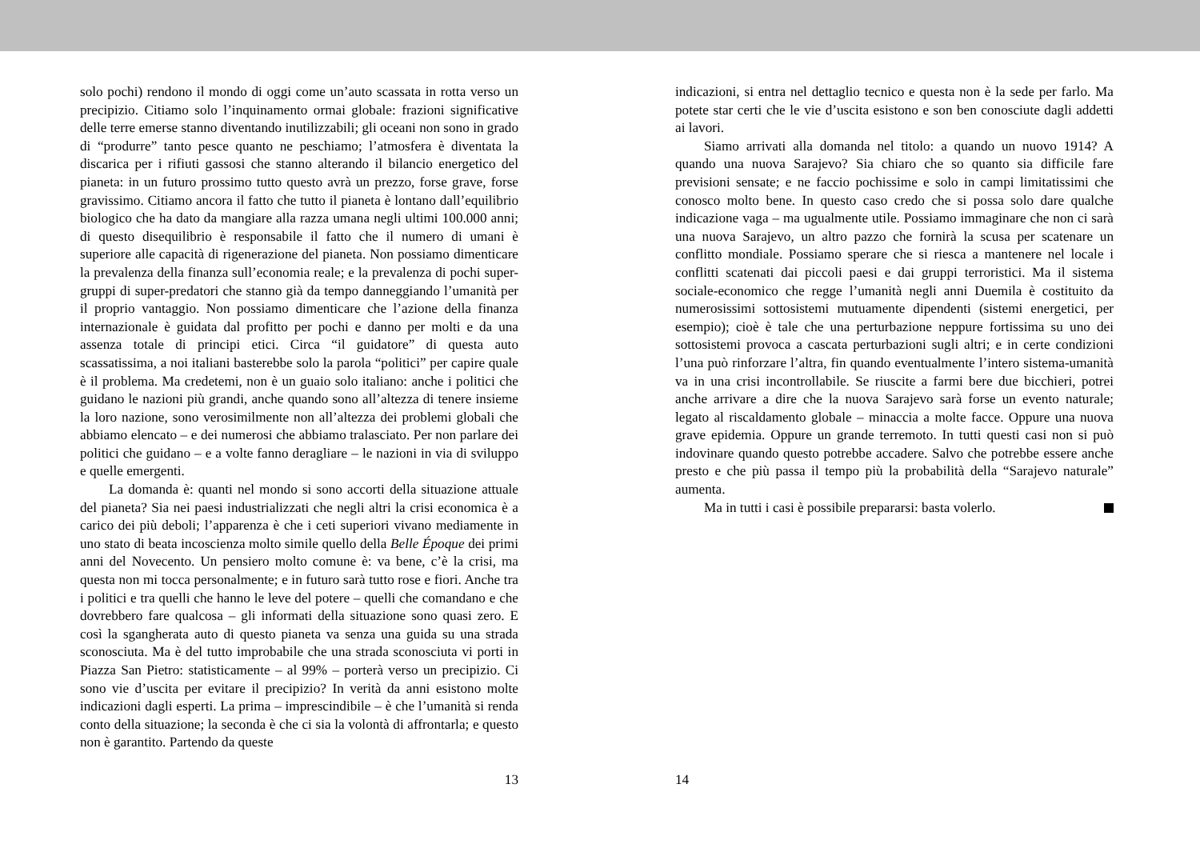solo pochi) rendono il mondo di oggi come un’auto scassata in rotta verso un precipizio. Citiamo solo l’inquinamento ormai globale: frazioni significative delle terre emerse stanno diventando inutilizzabili; gli oceani non sono in grado di “produrre” tanto pesce quanto ne peschiamo; l’atmosfera è diventata la discarica per i rifiuti gassosi che stanno alterando il bilancio energetico del pianeta: in un futuro prossimo tutto questo avrà un prezzo, forse grave, forse gravissimo. Citiamo ancora il fatto che tutto il pianeta è lontano dall’equilibrio biologico che ha dato da mangiare alla razza umana negli ultimi 100.000 anni; di questo disequilibrio è responsabile il fatto che il numero di umani è superiore alle capacità di rigenerazione del pianeta. Non possiamo dimenticare la prevalenza della finanza sull’economia reale; e la prevalenza di pochi super-gruppi di super-predatori che stanno già da tempo danneggiando l’umanità per il proprio vantaggio. Non possiamo dimenticare che l’azione della finanza internazionale è guidata dal profitto per pochi e danno per molti e da una assenza totale di principi etici. Circa “il guidatore” di questa auto scassatissima, a noi italiani basterebbe solo la parola “politici” per capire quale è il problema. Ma credetemi, non è un guaio solo italiano: anche i politici che guidano le nazioni più grandi, anche quando sono all’altezza di tenere insieme la loro nazione, sono verosimilmente non all’altezza dei problemi globali che abbiamo elencato – e dei numerosi che abbiamo tralasciato. Per non parlare dei politici che guidano – e a volte fanno deragliare – le nazioni in via di sviluppo e quelle emergenti.
La domanda è: quanti nel mondo si sono accorti della situazione attuale del pianeta? Sia nei paesi industrializzati che negli altri la crisi economica è a carico dei più deboli; l’apparenza è che i ceti superiori vivano mediamente in uno stato di beata incoscienza molto simile quello della Belle Époque dei primi anni del Novecento. Un pensiero molto comune è: va bene, c’è la crisi, ma questa non mi tocca personalmente; e in futuro sarà tutto rose e fiori. Anche tra i politici e tra quelli che hanno le leve del potere – quelli che comandano e che dovrebbero fare qualcosa – gli informati della situazione sono quasi zero. E così la sgangherata auto di questo pianeta va senza una guida su una strada sconosciuta. Ma è del tutto improbabile che una strada sconosciuta vi porti in Piazza San Pietro: statisticamente – al 99% – porterà verso un precipizio. Ci sono vie d’uscita per evitare il precipizio? In verità da anni esistono molte indicazioni dagli esperti. La prima – imprescindibile – è che l’umanità si renda conto della situazione; la seconda è che ci sia la volontà di affrontarla; e questo non è garantito. Partendo da queste
13
indicazioni, si entra nel dettaglio tecnico e questa non è la sede per farlo. Ma potete star certi che le vie d’uscita esistono e son ben conosciute dagli addetti ai lavori.
Siamo arrivati alla domanda nel titolo: a quando un nuovo 1914? A quando una nuova Sarajevo? Sia chiaro che so quanto sia difficile fare previsioni sensate; e ne faccio pochissime e solo in campi limitatissimi che conosco molto bene. In questo caso credo che si possa solo dare qualche indicazione vaga – ma ugualmente utile. Possiamo immaginare che non ci sarà una nuova Sarajevo, un altro pazzo che fornirà la scusa per scatenare un conflitto mondiale. Possiamo sperare che si riesca a mantenere nel locale i conflitti scatenati dai piccoli paesi e dai gruppi terroristici. Ma il sistema sociale-economico che regge l’umanità negli anni Duemila è costituito da numerosissimi sottosistemi mutuamente dipendenti (sistemi energetici, per esempio); cioè è tale che una perturbazione neppure fortissima su uno dei sottosistemi provoca a cascata perturbazioni sugli altri; e in certe condizioni l’una può rinforzare l’altra, fin quando eventualmente l’intero sistema-umanità va in una crisi incontrollabile. Se riuscite a farmi bere due bicchieri, potrei anche arrivare a dire che la nuova Sarajevo sarà forse un evento naturale; legato al riscaldamento globale – minaccia a molte facce. Oppure una nuova grave epidemia. Oppure un grande terremoto. In tutti questi casi non si può indovinare quando questo potrebbe accadere. Salvo che potrebbe essere anche presto e che più passa il tempo più la probabilità della “Sarajevo naturale” aumenta.
Ma in tutti i casi è possibile prepararsi: basta volerlo.
14